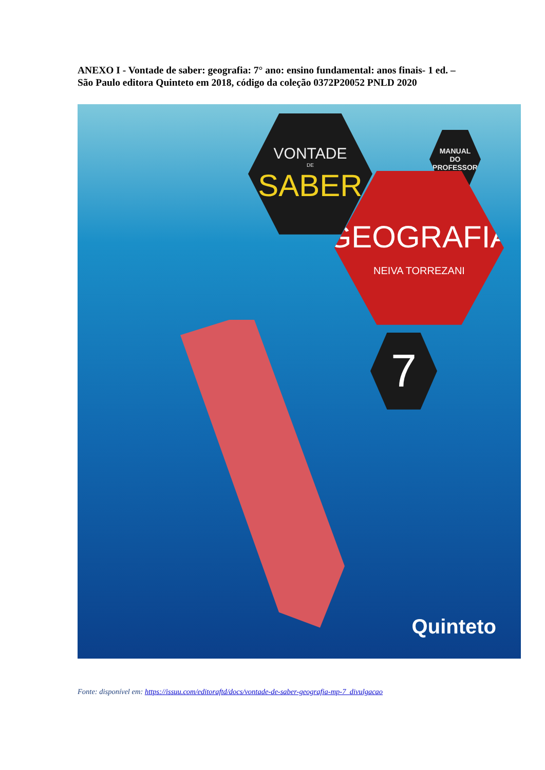ANEXO I - Vontade de saber: geografia: 7° ano: ensino fundamental: anos finais- 1 ed. – São Paulo editora Quinteto em 2018, código da coleção 0372P20052 PNLD 2020
VONTADE
DE
SABER
MANUAL
DO
PROFESSOR
GEOGRAFIA
NEIVA TORREZANI
7
Quinteto
Fonte: disponível em: https://issuu.com/editoraftd/docs/vontade-de-saber-geografia-mp-7_divulgacao